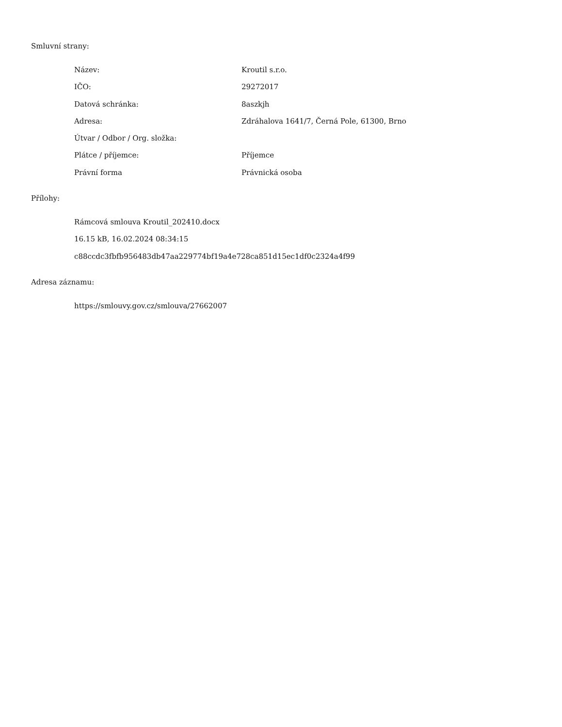Smluvní strany:
| Název: | Kroutil s.r.o. |
| IČO: | 29272017 |
| Datová schránka: | 8aszkjh |
| Adresa: | Zdráhalova 1641/7, Černá Pole, 61300, Brno |
| Útvar / Odbor / Org. složka: | |
| Plátce / příjemce: | Příjemce |
| Právní forma | Právnická osoba |
Přílohy:
Rámcová smlouva Kroutil_202410.docx
16.15 kB, 16.02.2024 08:34:15
c88ccdc3fbfb956483db47aa229774bf19a4e728ca851d15ec1df0c2324a4f99
Adresa záznamu:
https://smlouvy.gov.cz/smlouva/27662007